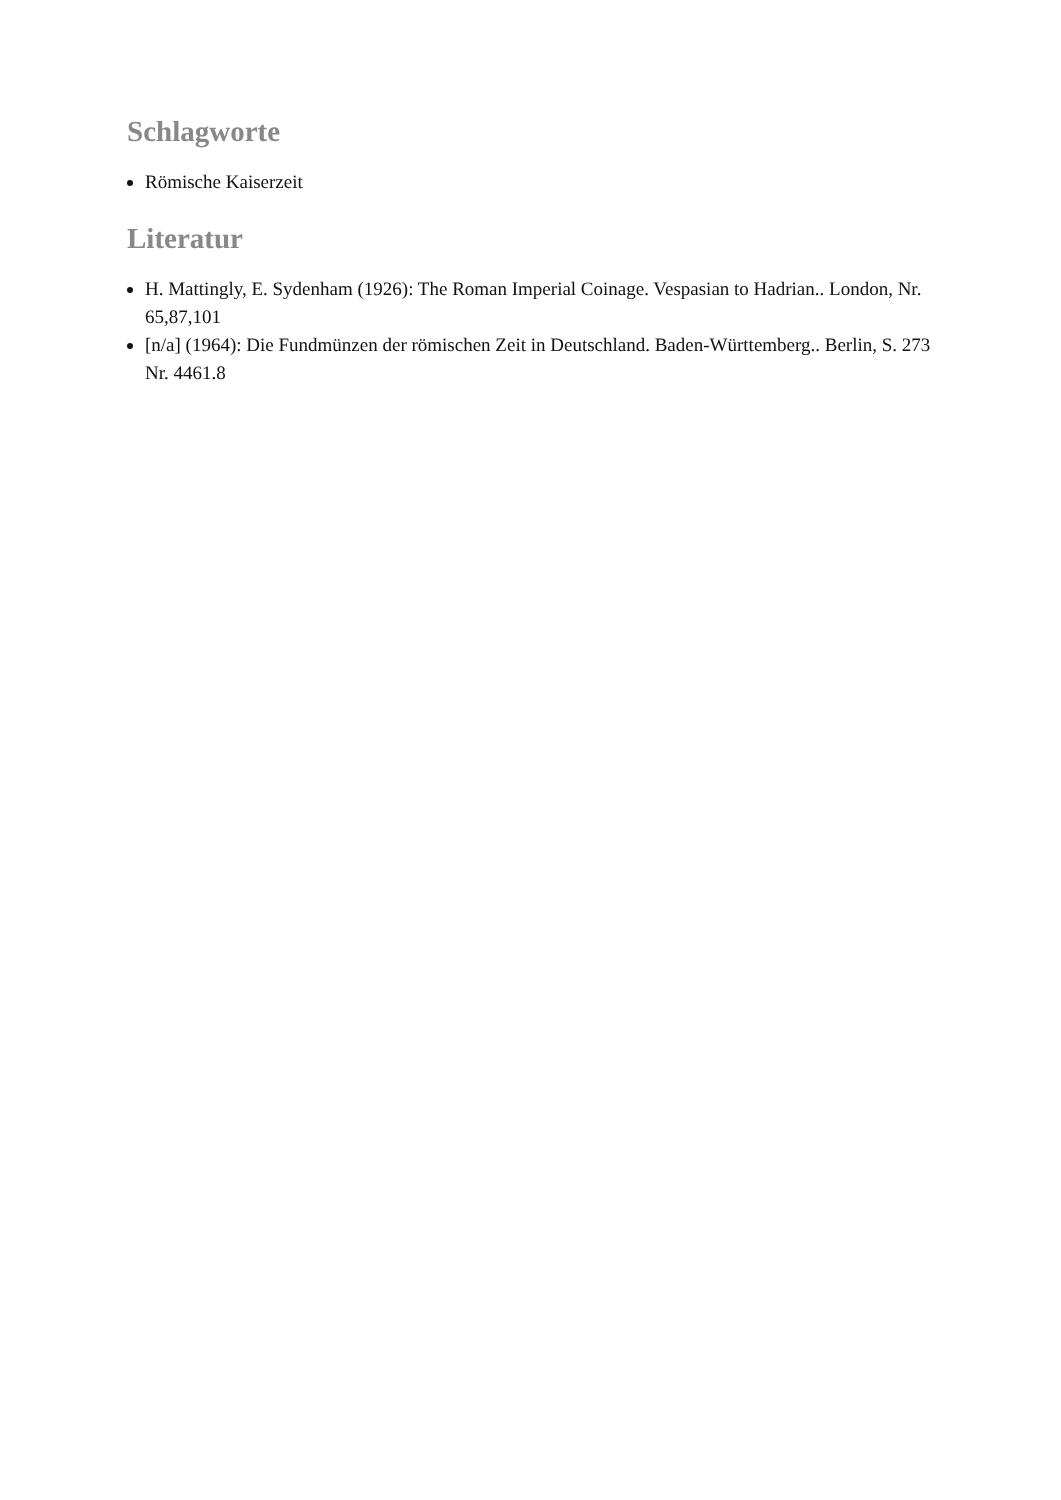Schlagworte
Römische Kaiserzeit
Literatur
H. Mattingly, E. Sydenham (1926): The Roman Imperial Coinage. Vespasian to Hadrian.. London, Nr. 65,87,101
[n/a] (1964): Die Fundmünzen der römischen Zeit in Deutschland. Baden-Württemberg.. Berlin, S. 273 Nr. 4461.8